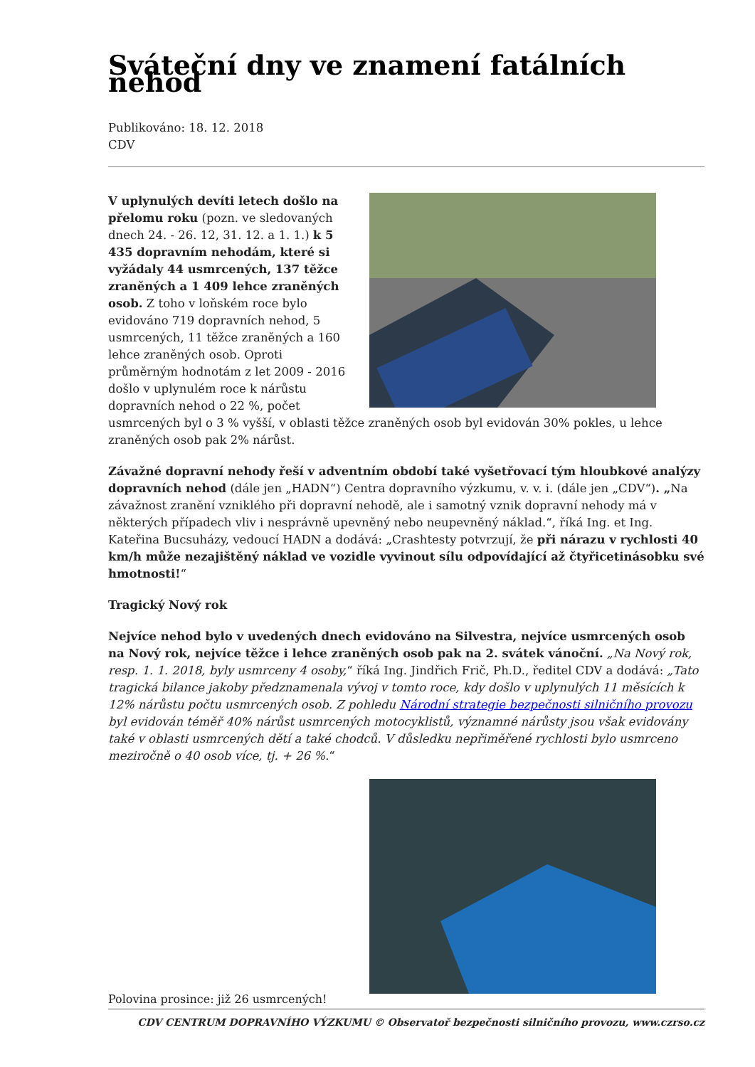Sváteční dny ve znamení fatálních nehod
Publikováno: 18. 12. 2018
CDV
V uplynulých devíti letech došlo na přelomu roku (pozn. ve sledovaných dnech 24. - 26. 12, 31. 12. a 1. 1.) k 5 435 dopravním nehodám, které si vyžádaly 44 usmrcených, 137 těžce zraněných a 1 409 lehce zraněných osob. Z toho v loňském roce bylo evidováno 719 dopravních nehod, 5 usmrcených, 11 těžce zraněných a 160 lehce zraněných osob. Oproti průměrným hodnotám z let 2009 - 2016 došlo v uplynulém roce k nárůstu dopravních nehod o 22 %, počet usmrcených byl o 3 % vyšší, v oblasti těžce zraněných osob byl evidován 30% pokles, u lehce zraněných osob pak 2% nárůst.
Závažné dopravní nehody řeší v adventním období také vyšetřovací tým hloubkové analýzy dopravních nehod (dále jen „HADN“) Centra dopravního výzkumu, v. v. i. (dále jen „CDV“). „Na závažnost zranění vzniklého při dopravní nehodě, ale i samotný vznik dopravní nehody má v některých případech vliv i nesprávně upevněný nebo neupevněný náklad.“, říká Ing. et Ing. Kateřina Bucsuházy, vedoucí HADN a dodává: „Crashtesty potvrzují, že při nárazu v rychlosti 40 km/h může nezajištěný náklad ve vozidle vyvinout sílu odpovídající až čtyřicetinásobku své hmotnosti!“
Tragický Nový rok
Nejvíce nehod bylo v uvedených dnech evidováno na Silvestra, nejvíce usmrcených osob na Nový rok, nejvíce těžce i lehce zraněných osob pak na 2. svátek vánoční. „Na Nový rok, resp. 1. 1. 2018, byly usmrceny 4 osoby,“ říká Ing. Jindřich Frič, Ph.D., ředitel CDV a dodává: „Tato tragická bilance jakoby předznamenala vývoj v tomto roce, kdy došlo v uplynulých 11 měsících k 12% nárůstu počtu usmrcených osob. Z pohledu Národní strategie bezpečnosti silničního provozu byl evidován téměř 40% nárůst usmrcených motocyklistů, významné nárůsty jsou však evidovány také v oblasti usmrcených dětí a také chodců. V důsledku nepřiměřené rychlosti bylo usmrceno meziročně o 40 osob více, tj. + 26 %.“
Polovina prosince: již 26 usmrcených!
CDV CENTRUM DOPRAVNÍHO VÝZKUMU © Observatoř bezpečnosti silničního provozu, www.czrso.cz